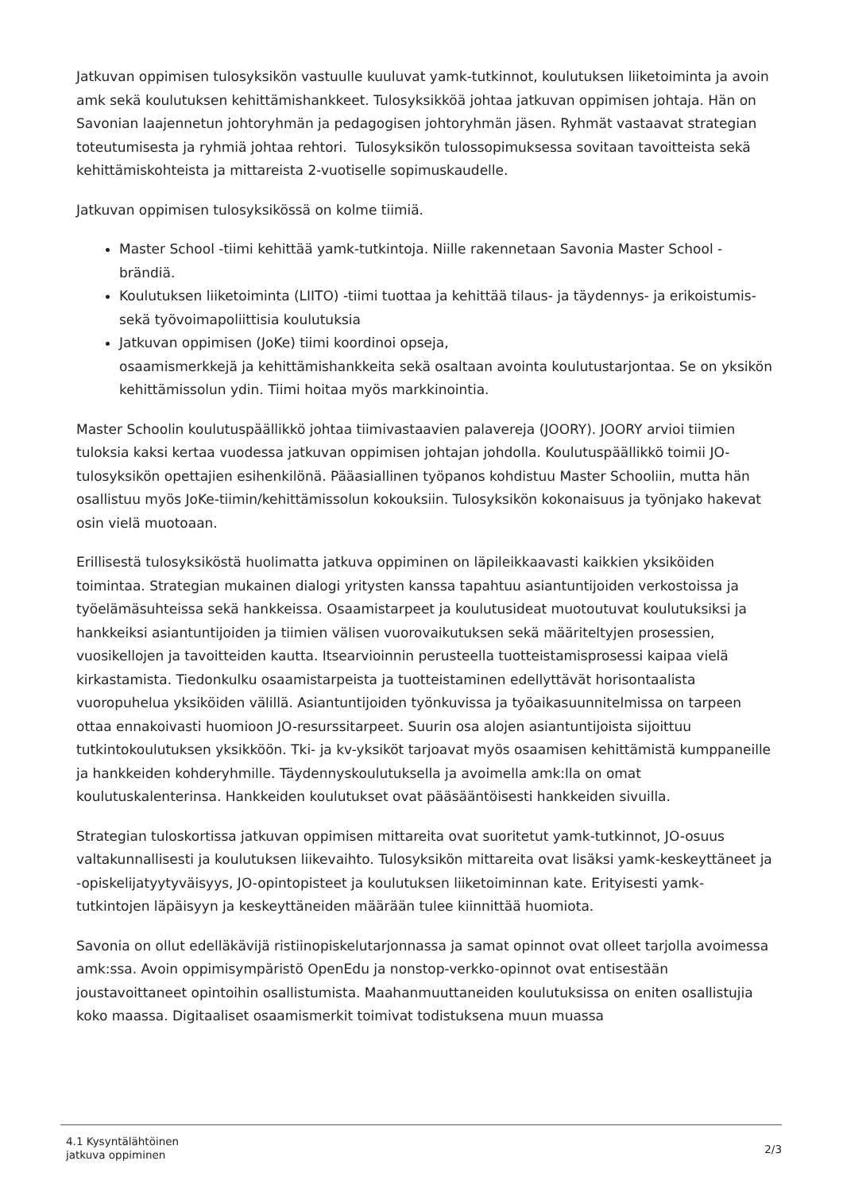Jatkuvan oppimisen tulosyksikön vastuulle kuuluvat yamk-tutkinnot, koulutuksen liiketoiminta ja avoin amk sekä koulutuksen kehittämishankkeet. Tulosyksikköä johtaa jatkuvan oppimisen johtaja. Hän on Savonian laajennetun johtoryhmän ja pedagogisen johtoryhmän jäsen. Ryhmät vastaavat strategian toteutumisesta ja ryhmiä johtaa rehtori. Tulosyksikön tulossopimuksessa sovitaan tavoitteista sekä kehittämiskohteista ja mittareista 2-vuotiselle sopimuskaudelle.
Jatkuvan oppimisen tulosyksikössä on kolme tiimiä.
Master School -tiimi kehittää yamk-tutkintoja. Niille rakennetaan Savonia Master School -brändiä.
Koulutuksen liiketoiminta (LIITO) -tiimi tuottaa ja kehittää tilaus- ja täydennys- ja erikoistumis- sekä työvoimapoliittisia koulutuksia
Jatkuvan oppimisen (JoKe) tiimi koordinoi opseja,
osaamismerkkejä ja kehittämishankkeita sekä osaltaan avointa koulutustarjontaa. Se on yksikön kehittämissolun ydin. Tiimi hoitaa myös markkinointia.
Master Schoolin koulutuspäällikkö johtaa tiimivastaavien palavereja (JOORY). JOORY arvioi tiimien tuloksia kaksi kertaa vuodessa jatkuvan oppimisen johtajan johdolla. Koulutuspäällikkö toimii JO-tulosyksikön opettajien esihenkilönä. Pääasiallinen työpanos kohdistuu Master Schooliin, mutta hän osallistuu myös JoKe-tiimin/kehittämissolun kokouksiin. Tulosyksikön kokonaisuus ja työnjako hakevat osin vielä muotoaan.
Erillisestä tulosyksiköstä huolimatta jatkuva oppiminen on läpileikkaavasti kaikkien yksiköiden toimintaa. Strategian mukainen dialogi yritysten kanssa tapahtuu asiantuntijoiden verkostoissa ja työelämäsuhteissa sekä hankkeissa. Osaamistarpeet ja koulutusideat muotoutuvat koulutuksiksi ja hankkeiksi asiantuntijoiden ja tiimien välisen vuorovaikutuksen sekä määriteltyjen prosessien, vuosikellojen ja tavoitteiden kautta. Itsearvioinnin perusteella tuotteistamisprosessi kaipaa vielä kirkastamista. Tiedonkulku osaamistarpeista ja tuotteistaminen edellyttävät horisontaalista vuoropuhelua yksiköiden välillä. Asiantuntijoiden työnkuvissa ja työaikasuunnitelmissa on tarpeen ottaa ennakoivasti huomioon JO-resurssitarpeet. Suurin osa alojen asiantuntijoista sijoittuu tutkintokoulutuksen yksikköön. Tki- ja kv-yksiköt tarjoavat myös osaamisen kehittämistä kumppaneille ja hankkeiden kohderyhmille. Täydennyskoulutuksella ja avoimella amk:lla on omat koulutuskalenterinsa. Hankkeiden koulutukset ovat pääsääntöisesti hankkeiden sivuilla.
Strategian tuloskortissa jatkuvan oppimisen mittareita ovat suoritetut yamk-tutkinnot, JO-osuus valtakunnallisesti ja koulutuksen liikevaihto. Tulosyksikön mittareita ovat lisäksi yamk-keskeyttäneet ja -opiskelijatyytyväisyys, JO-opintopisteet ja koulutuksen liiketoiminnan kate. Erityisesti yamk-tutkintojen läpäisyyn ja keskeyttäneiden määrään tulee kiinnittää huomiota.
Savonia on ollut edelläkävijä ristiinopiskelutarjonnassa ja samat opinnot ovat olleet tarjolla avoimessa amk:ssa. Avoin oppimisympäristö OpenEdu ja nonstop-verkko-opinnot ovat entisestään joustavoittaneet opintoihin osallistumista. Maahanmuuttaneiden koulutuksissa on eniten osallistujia koko maassa. Digitaaliset osaamismerkit toimivat todistuksena muun muassa
4.1 Kysyntälähtöinen
jatkuva oppiminen
2/3